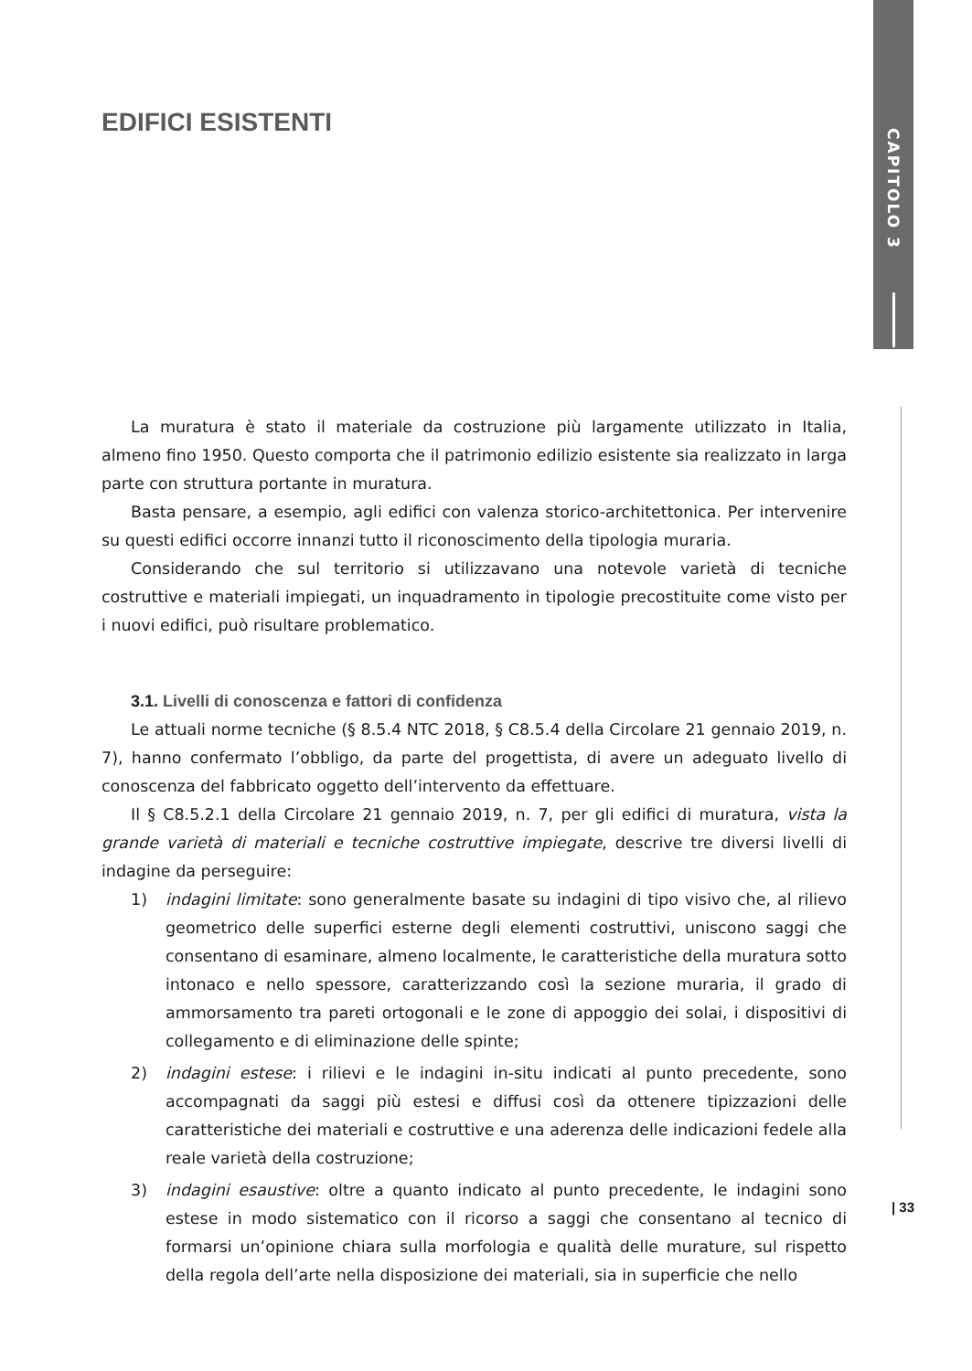CAPITOLO 3
EDIFICI ESISTENTI
La muratura è stato il materiale da costruzione più largamente utilizzato in Italia, almeno fino 1950. Questo comporta che il patrimonio edilizio esistente sia realizzato in larga parte con struttura portante in muratura.
Basta pensare, a esempio, agli edifici con valenza storico-architettonica. Per intervenire su questi edifici occorre innanzi tutto il riconoscimento della tipologia muraria.
Considerando che sul territorio si utilizzavano una notevole varietà di tecniche costruttive e materiali impiegati, un inquadramento in tipologie precostituite come visto per i nuovi edifici, può risultare problematico.
3.1. Livelli di conoscenza e fattori di confidenza
Le attuali norme tecniche (§ 8.5.4 NTC 2018, § C8.5.4 della Circolare 21 gennaio 2019, n. 7), hanno confermato l’obbligo, da parte del progettista, di avere un adeguato livello di conoscenza del fabbricato oggetto dell’intervento da effettuare.
Il § C8.5.2.1 della Circolare 21 gennaio 2019, n. 7, per gli edifici di muratura, vista la grande varietà di materiali e tecniche costruttive impiegate, descrive tre diversi livelli di indagine da perseguire:
1) indagini limitate: sono generalmente basate su indagini di tipo visivo che, al rilievo geometrico delle superfici esterne degli elementi costruttivi, uniscono saggi che consentano di esaminare, almeno localmente, le caratteristiche della muratura sotto intonaco e nello spessore, caratterizzando così la sezione muraria, il grado di ammorsamento tra pareti ortogonali e le zone di appoggio dei solai, i dispositivi di collegamento e di eliminazione delle spinte;
2) indagini estese: i rilievi e le indagini in-situ indicati al punto precedente, sono accompagnati da saggi più estesi e diffusi così da ottenere tipizzazioni delle caratteristiche dei materiali e costruttive e una aderenza delle indicazioni fedele alla reale varietà della costruzione;
3) indagini esaustive: oltre a quanto indicato al punto precedente, le indagini sono estese in modo sistematico con il ricorso a saggi che consentano al tecnico di formarsi un’opinione chiara sulla morfologia e qualità delle murature, sul rispetto della regola dell’arte nella disposizione dei materiali, sia in superficie che nello
| 33